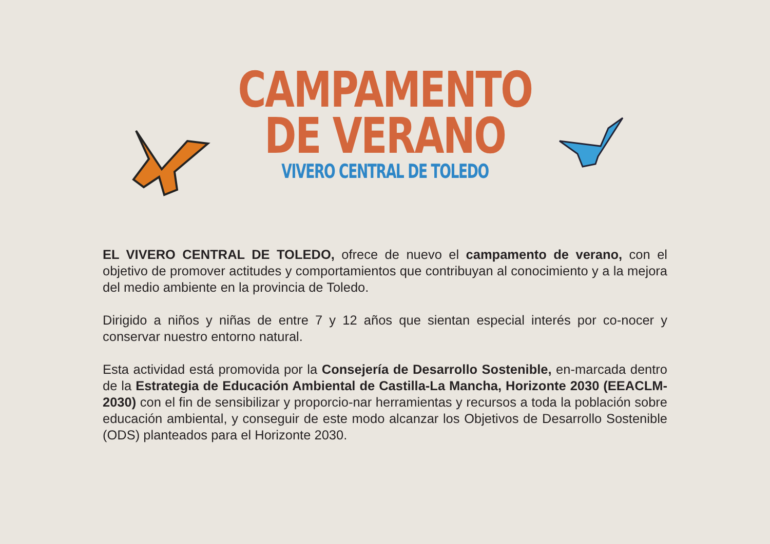CAMPAMENTO
DE VERANO
VIVERO CENTRAL DE TOLEDO
EL VIVERO CENTRAL DE TOLEDO, ofrece de nuevo el campamento de verano, con el objetivo de promover actitudes y comportamientos que contribuyan al conocimiento y a la mejora del medio ambiente en la provincia de Toledo.
Dirigido a niños y niñas de entre 7 y 12 años que sientan especial interés por co-nocer y conservar nuestro entorno natural.
Esta actividad está promovida por la Consejería de Desarrollo Sostenible, en-marcada dentro de la Estrategia de Educación Ambiental de Castilla-La Mancha, Horizonte 2030 (EEACLM-2030) con el fin de sensibilizar y proporcio-nar herramientas y recursos a toda la población sobre educación ambiental, y conseguir de este modo alcanzar los Objetivos de Desarrollo Sostenible (ODS) planteados para el Horizonte 2030.